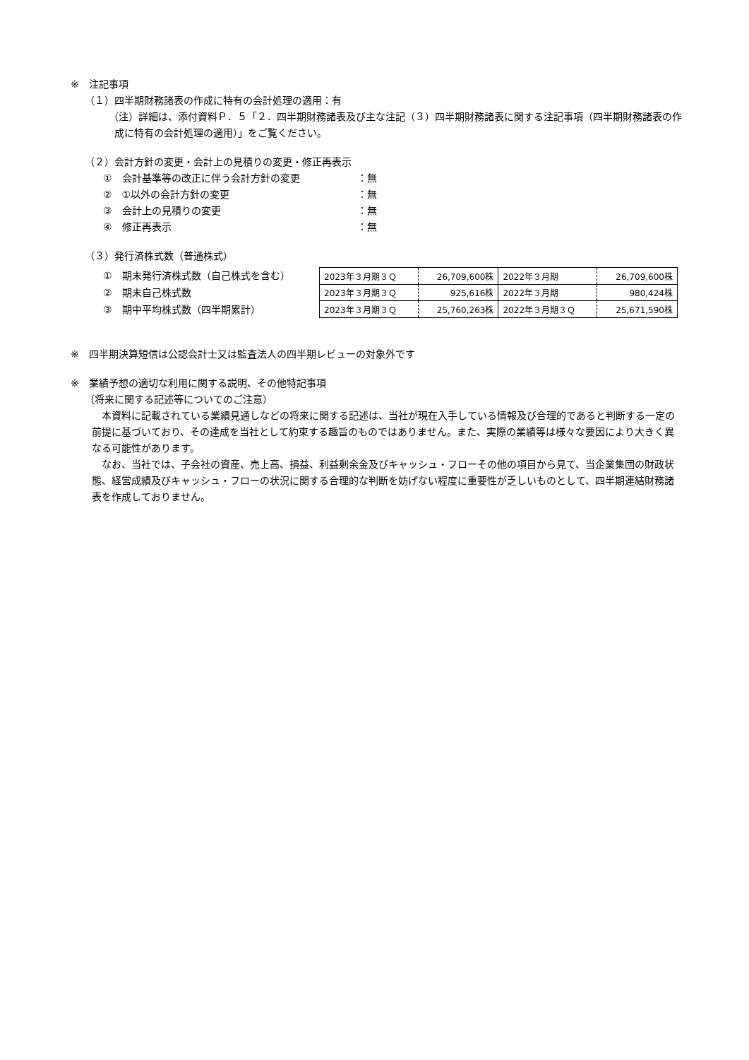※　注記事項
（１）四半期財務諸表の作成に特有の会計処理の適用：有
（注）詳細は、添付資料Ｐ．５「２．四半期財務諸表及び主な注記（３）四半期財務諸表に関する注記事項（四半期財務諸表の作成に特有の会計処理の適用）」をご覧ください。
（２）会計方針の変更・会計上の見積りの変更・修正再表示
①　会計基準等の改正に伴う会計方針の変更 ：無
②　①以外の会計方針の変更 ：無
③　会計上の見積りの変更 ：無
④　修正再表示 ：無
（３）発行済株式数（普通株式）
①　期末発行済株式数（自己株式を含む）
②　期末自己株式数
③　期中平均株式数（四半期累計）
| 2023年３月期３Ｑ | 26,709,600株 | 2022年３月期 | 26,709,600株 |
| 2023年３月期３Ｑ | 925,616株 | 2022年３月期 | 980,424株 |
| 2023年３月期３Ｑ | 25,760,263株 | 2022年３月期３Ｑ | 25,671,590株 |
※　四半期決算短信は公認会計士又は監査法人の四半期レビューの対象外です
※　業績予想の適切な利用に関する説明、その他特記事項
（将来に関する記述等についてのご注意）
本資料に記載されている業績見通しなどの将来に関する記述は、当社が現在入手している情報及び合理的であると判断する一定の前提に基づいており、その達成を当社として約束する趣旨のものではありません。また、実際の業績等は様々な要因により大きく異なる可能性があります。
なお、当社では、子会社の資産、売上高、損益、利益剰余金及びキャッシュ・フローその他の項目から見て、当企業集団の財政状態、経営成績及びキャッシュ・フローの状況に関する合理的な判断を妨げない程度に重要性が乏しいものとして、四半期連結財務諸表を作成しておりません。